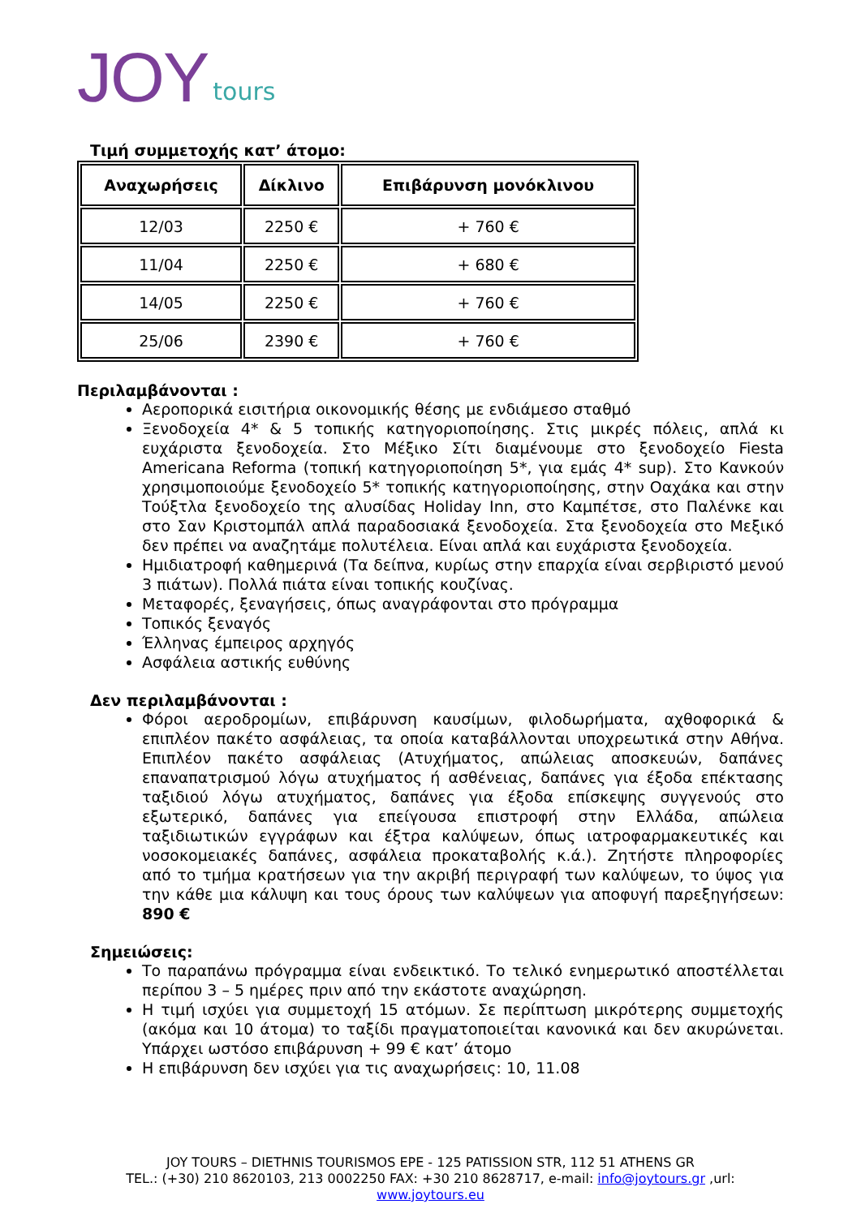JOY tours
Τιμή συμμετοχής κατ’ άτομο:
| Αναχωρήσεις | Δίκλινο | Επιβάρυνση μονόκλινου |
| --- | --- | --- |
| 12/03 | 2250 € | + 760 € |
| 11/04 | 2250 € | + 680 € |
| 14/05 | 2250 € | + 760 € |
| 25/06 | 2390 € | + 760 € |
Περιλαμβάνονται :
Αεροπορικά εισιτήρια οικονομικής θέσης με ενδιάμεσο σταθμό
Ξενοδοχεία 4* & 5 τοπικής κατηγοριοποίησης. Στις μικρές πόλεις, απλά κι ευχάριστα ξενοδοχεία. Στο Μέξικο Σίτι διαμένουμε στο ξενοδοχείο Fiesta Americana Reforma (τοπική κατηγοριοποίηση 5*, για εμάς 4* sup). Στο Κανκούν χρησιμοποιούμε ξενοδοχείο 5* τοπικής κατηγοριοποίησης, στην Οαχάκα και στην Τούξτλα ξενοδοχείο της αλυσίδας Holiday Inn, στο Καμπέτσε, στο Παλένκε και στο Σαν Κριστομπάλ απλά παραδοσιακά ξενοδοχεία. Στα ξενοδοχεία στο Μεξικό δεν πρέπει να αναζητάμε πολυτέλεια. Είναι απλά και ευχάριστα ξενοδοχεία.
Ημιδιατροφή καθημερινά (Τα δείπνα, κυρίως στην επαρχία είναι σερβιριστό μενού 3 πιάτων). Πολλά πιάτα είναι τοπικής κουζίνας.
Μεταφορές, ξεναγήσεις, όπως αναγράφονται στο πρόγραμμα
Τοπικός ξεναγός
Έλληνας έμπειρος αρχηγός
Ασφάλεια αστικής ευθύνης
Δεν περιλαμβάνονται :
Φόροι αεροδρομίων, επιβάρυνση καυσίμων, φιλοδωρήματα, αχθοφορικά & επιπλέον πακέτο ασφάλειας, τα οποία καταβάλλονται υποχρεωτικά στην Αθήνα. Επιπλέον πακέτο ασφάλειας (Ατυχήματος, απώλειας αποσκευών, δαπάνες επαναπατρισμού λόγω ατυχήματος ή ασθένειας, δαπάνες για έξοδα επέκτασης ταξιδιού λόγω ατυχήματος, δαπάνες για έξοδα επίσκεψης συγγενούς στο εξωτερικό, δαπάνες για επείγουσα επιστροφή στην Ελλάδα, απώλεια ταξιδιωτικών εγγράφων και έξτρα καλύψεων, όπως ιατροφαρμακευτικές και νοσοκομειακές δαπάνες, ασφάλεια προκαταβολής κ.ά.). Ζητήστε πληροφορίες από το τμήμα κρατήσεων για την ακριβή περιγραφή των καλύψεων, το ύψος για την κάθε μια κάλυψη και τους όρους των καλύψεων για αποφυγή παρεξηγήσεων: 890 €
Σημειώσεις:
Το παραπάνω πρόγραμμα είναι ενδεικτικό. Το τελικό ενημερωτικό αποστέλλεται περίπου 3 – 5 ημέρες πριν από την εκάστοτε αναχώρηση.
Η τιμή ισχύει για συμμετοχή 15 ατόμων. Σε περίπτωση μικρότερης συμμετοχής (ακόμα και 10 άτομα) το ταξίδι πραγματοποιείται κανονικά και δεν ακυρώνεται. Υπάρχει ωστόσο επιβάρυνση + 99 € κατ’ άτομο
Η επιβάρυνση δεν ισχύει για τις αναχωρήσεις: 10, 11.08
JOY TOURS – DIETHNIS TOURISMOS EPE - 125 PATISSION STR, 112 51 ATHENS GR
TEL.: (+30) 210 8620103, 213 0002250 FAX: +30 210 8628717, e-mail: info@joytours.gr ,url:
www.joytours.eu